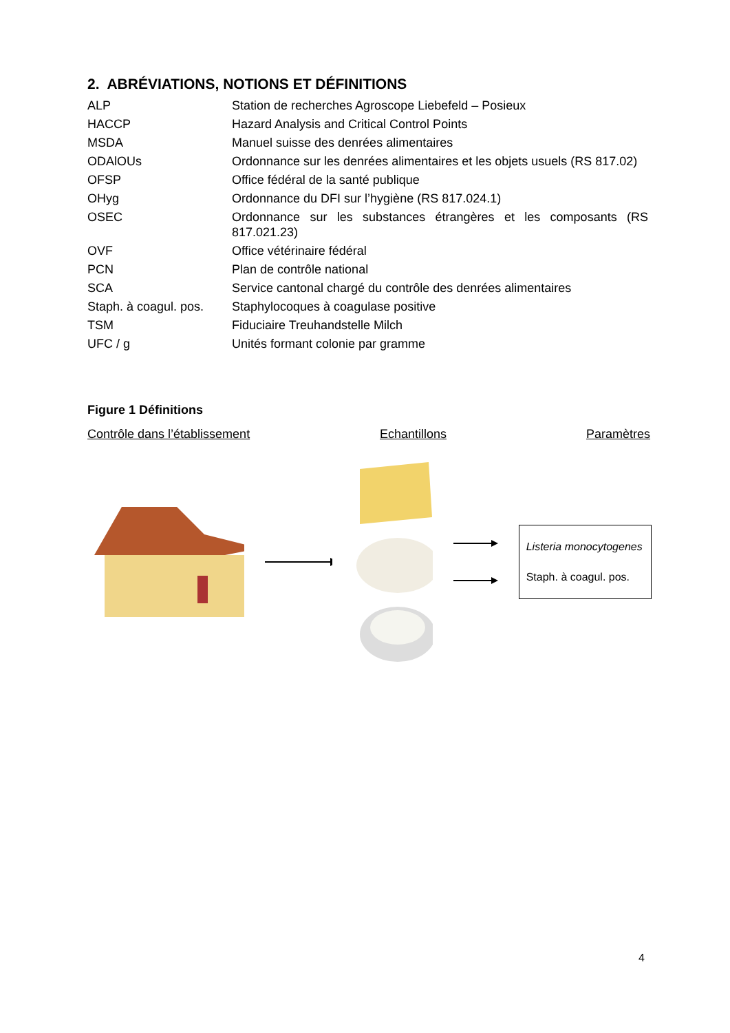2. ABRÉVIATIONS, NOTIONS ET DÉFINITIONS
| ALP | Station de recherches Agroscope Liebefeld – Posieux |
| HACCP | Hazard Analysis and Critical Control Points |
| MSDA | Manuel suisse des denrées alimentaires |
| ODAlOUs | Ordonnance sur les denrées alimentaires et les objets usuels (RS 817.02) |
| OFSP | Office fédéral de la santé publique |
| OHyg | Ordonnance du DFI sur l’hygiène (RS 817.024.1) |
| OSEC | Ordonnance sur les substances étrangères et les composants (RS 817.021.23) |
| OVF | Office vétérinaire fédéral |
| PCN | Plan de contrôle national |
| SCA | Service cantonal chargé du contrôle des denrées alimentaires |
| Staph. à coagul. pos. | Staphylocoques à coagulase positive |
| TSM | Fiduciaire Treuhandstelle Milch |
| UFC / g | Unités formant colonie par gramme |
Figure 1 Définitions
Contrôle dans l’établissement Echantillons Paramètres
Listeria monocytogenes
Staph. à coagul. pos.
4